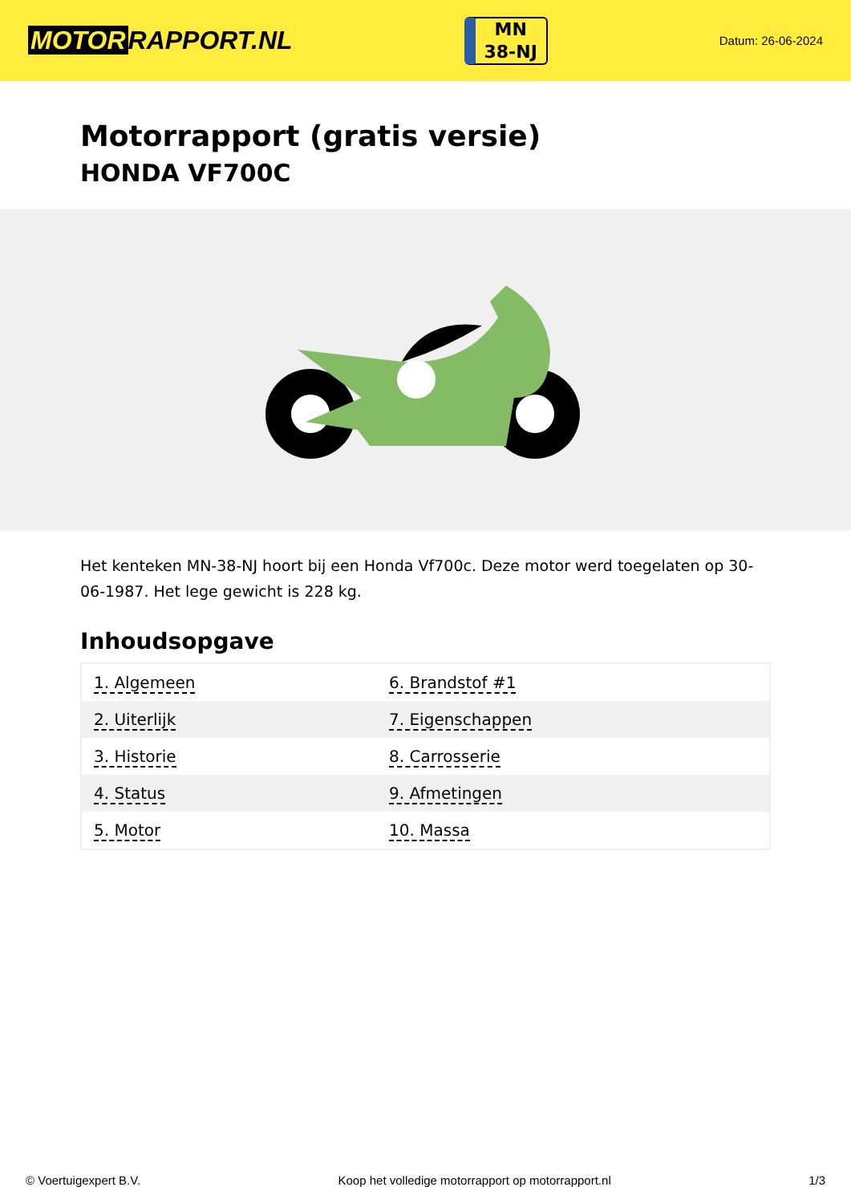MOTOR RAPPORT.NL
MN
38-NJ
Datum: 26-06-2024
Motorrapport (gratis versie)
HONDA VF700C
Het kenteken MN-38-NJ hoort bij een Honda Vf700c. Deze motor werd toegelaten op 30-06-1987. Het lege gewicht is 228 kg.
Inhoudsopgave
| 1. Algemeen | 6. Brandstof #1 |
| 2. Uiterlijk | 7. Eigenschappen |
| 3. Historie | 8. Carrosserie |
| 4. Status | 9. Afmetingen |
| 5. Motor | 10. Massa |
© Voertuigexpert B.V. Koop het volledige motorrapport op motorrapport.nl 1/3